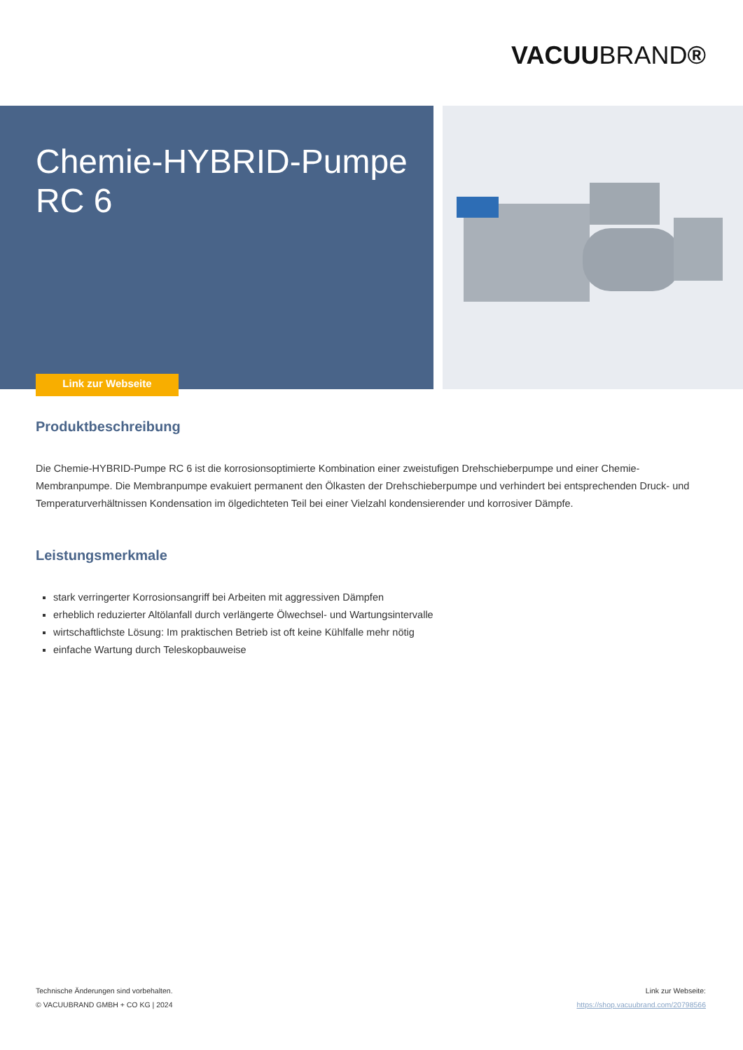VACUUBRAND®
Chemie-HYBRID-Pumpe
RC 6
Link zur Webseite
Produktbeschreibung
Die Chemie-HYBRID-Pumpe RC 6 ist die korrosionsoptimierte Kombination einer zweistufigen Drehschieberpumpe und einer Chemie-Membranpumpe. Die Membranpumpe evakuiert permanent den Ölkasten der Drehschieberpumpe und verhindert bei entsprechenden Druck- und Temperaturverhältnissen Kondensation im ölgedichteten Teil bei einer Vielzahl kondensierender und korrosiver Dämpfe.
Leistungsmerkmale
stark verringerter Korrosionsangriff bei Arbeiten mit aggressiven Dämpfen
erheblich reduzierter Altölanfall durch verlängerte Ölwechsel- und Wartungsintervalle
wirtschaftlichste Lösung: Im praktischen Betrieb ist oft keine Kühlfalle mehr nötig
einfache Wartung durch Teleskopbauweise
Technische Änderungen sind vorbehalten.
© VACUUBRAND GMBH + CO KG | 2024
Link zur Webseite:
https://shop.vacuubrand.com/20798566